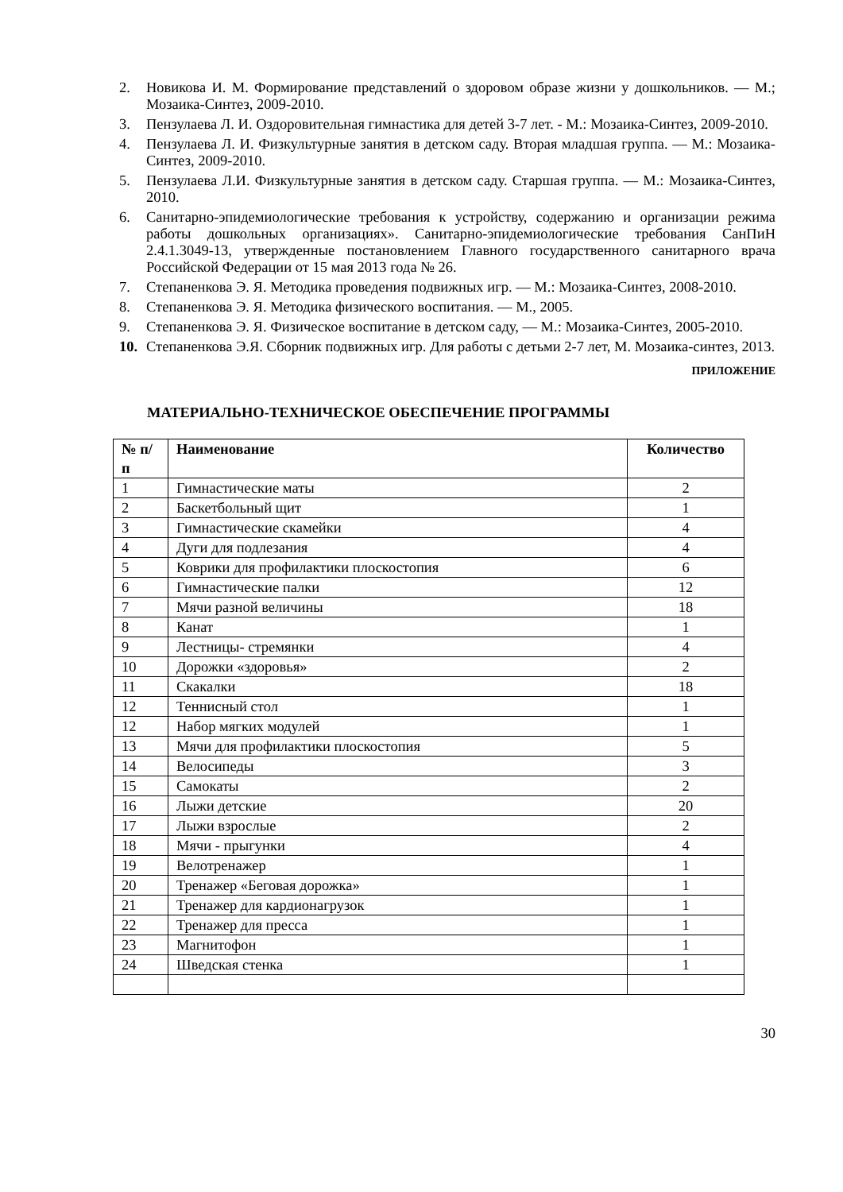2. Новикова И. М. Формирование представлений о здоровом образе жизни у дошкольников. — М.; Мозаика-Синтез, 2009-2010.
3. Пензулаева Л. И. Оздоровительная гимнастика для детей 3-7 лет. - М.: Мозаика-Синтез, 2009-2010.
4. Пензулаева Л. И. Физкультурные занятия в детском саду. Вторая младшая группа. — М.: Мозаика-Синтез, 2009-2010.
5. Пензулаева Л.И. Физкультурные занятия в детском саду. Старшая группа. — М.: Мозаика-Синтез, 2010.
6. Санитарно-эпидемиологические требования к устройству, содержанию и организации режима работы дошкольных организациях». Санитарно-эпидемиологические требования СанПиН 2.4.1.3049-13, утвержденные постановлением Главного государственного санитарного врача Российской Федерации от 15 мая 2013 года № 26.
7. Степаненкова Э. Я. Методика проведения подвижных игр. — М.: Мозаика-Синтез, 2008-2010.
8. Степаненкова Э. Я. Методика физического воспитания. — М., 2005.
9. Степаненкова Э. Я. Физическое воспитание в детском саду, — М.: Мозаика-Синтез, 2005-2010.
10. Степаненкова Э.Я. Сборник подвижных игр. Для работы с детьми 2-7 лет, М. Мозаика-синтез, 2013.
ПРИЛОЖЕНИЕ
МАТЕРИАЛЬНО-ТЕХНИЧЕСКОЕ ОБЕСПЕЧЕНИЕ ПРОГРАММЫ
| № п/п | Наименование | Количество |
| --- | --- | --- |
| 1 | Гимнастические маты | 2 |
| 2 | Баскетбольный щит | 1 |
| 3 | Гимнастические скамейки | 4 |
| 4 | Дуги для подлезания | 4 |
| 5 | Коврики для профилактики плоскостопия | 6 |
| 6 | Гимнастические палки | 12 |
| 7 | Мячи разной величины | 18 |
| 8 | Канат | 1 |
| 9 | Лестницы- стремянки | 4 |
| 10 | Дорожки «здоровья» | 2 |
| 11 | Скакалки | 18 |
| 12 | Теннисный стол | 1 |
| 12 | Набор мягких модулей | 1 |
| 13 | Мячи для профилактики плоскостопия | 5 |
| 14 | Велосипеды | 3 |
| 15 | Самокаты | 2 |
| 16 | Лыжи детские | 20 |
| 17 | Лыжи взрослые | 2 |
| 18 | Мячи - прыгунки | 4 |
| 19 | Велотренажер | 1 |
| 20 | Тренажер «Беговая дорожка» | 1 |
| 21 | Тренажер для кардионагрузок | 1 |
| 22 | Тренажер для пресса | 1 |
| 23 | Магнитофон | 1 |
| 24 | Шведская стенка | 1 |
30